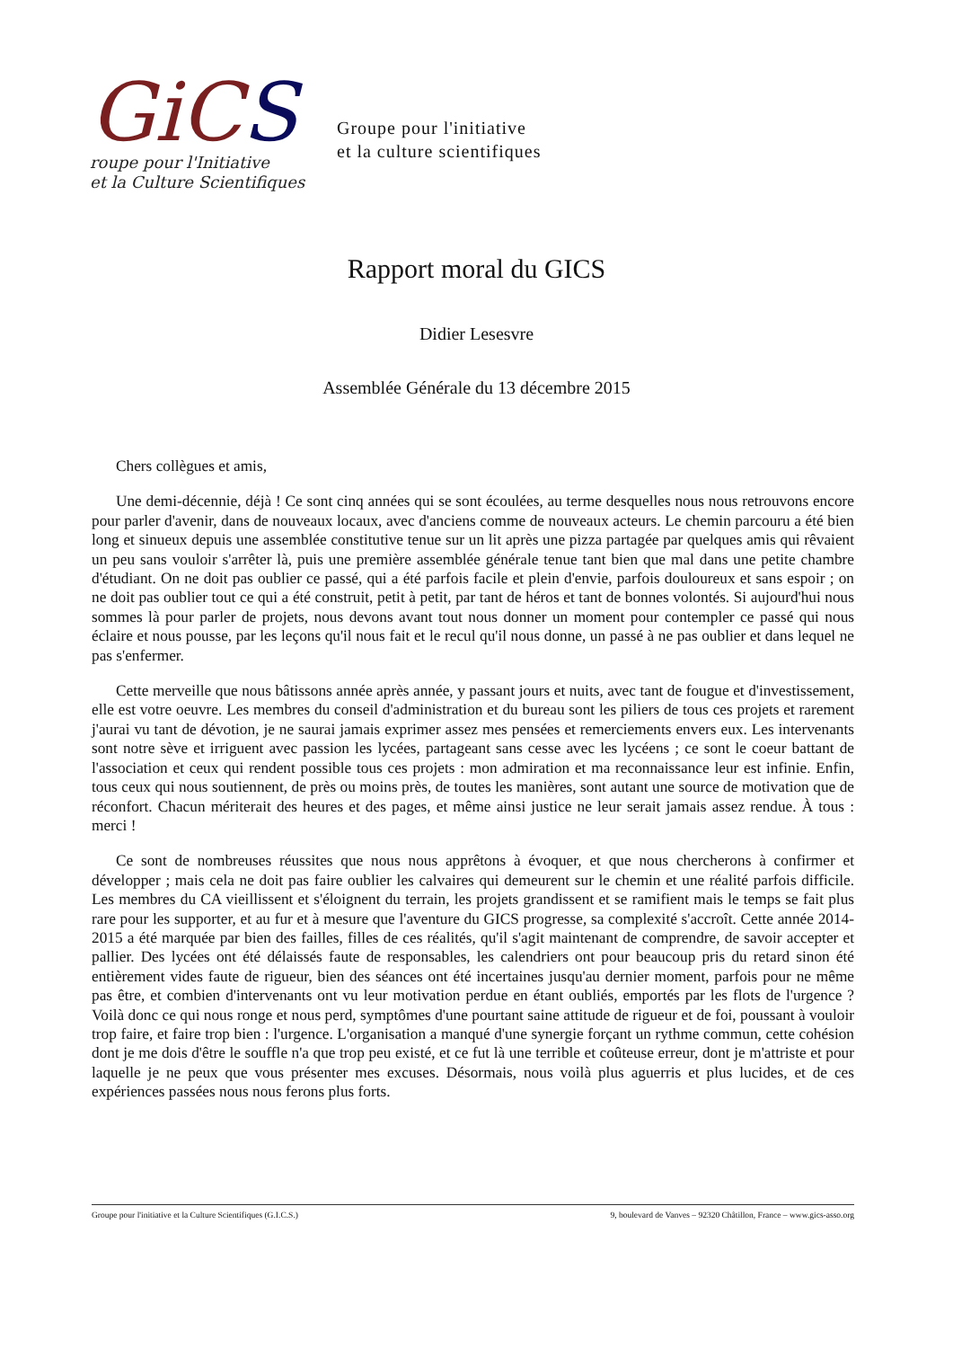GiCS
roupe pour l'Initiative
et la Culture Scientifiques
Groupe pour l'initiative
et la culture scientifiques
Rapport moral du GICS
Didier Lesesvre
Assemblée Générale du 13 décembre 2015
Chers collègues et amis,
Une demi-décennie, déjà ! Ce sont cinq années qui se sont écoulées, au terme desquelles nous nous retrouvons encore pour parler d'avenir, dans de nouveaux locaux, avec d'anciens comme de nouveaux acteurs. Le chemin parcouru a été bien long et sinueux depuis une assemblée constitutive tenue sur un lit après une pizza partagée par quelques amis qui rêvaient un peu sans vouloir s'arrêter là, puis une première assemblée générale tenue tant bien que mal dans une petite chambre d'étudiant. On ne doit pas oublier ce passé, qui a été parfois facile et plein d'envie, parfois douloureux et sans espoir ; on ne doit pas oublier tout ce qui a été construit, petit à petit, par tant de héros et tant de bonnes volontés. Si aujourd'hui nous sommes là pour parler de projets, nous devons avant tout nous donner un moment pour contempler ce passé qui nous éclaire et nous pousse, par les leçons qu'il nous fait et le recul qu'il nous donne, un passé à ne pas oublier et dans lequel ne pas s'enfermer.
Cette merveille que nous bâtissons année après année, y passant jours et nuits, avec tant de fougue et d'investissement, elle est votre oeuvre. Les membres du conseil d'administration et du bureau sont les piliers de tous ces projets et rarement j'aurai vu tant de dévotion, je ne saurai jamais exprimer assez mes pensées et remerciements envers eux. Les intervenants sont notre sève et irriguent avec passion les lycées, partageant sans cesse avec les lycéens ; ce sont le coeur battant de l'association et ceux qui rendent possible tous ces projets : mon admiration et ma reconnaissance leur est infinie. Enfin, tous ceux qui nous soutiennent, de près ou moins près, de toutes les manières, sont autant une source de motivation que de réconfort. Chacun mériterait des heures et des pages, et même ainsi justice ne leur serait jamais assez rendue. À tous : merci !
Ce sont de nombreuses réussites que nous nous apprêtons à évoquer, et que nous chercherons à confirmer et développer ; mais cela ne doit pas faire oublier les calvaires qui demeurent sur le chemin et une réalité parfois difficile. Les membres du CA vieillissent et s'éloignent du terrain, les projets grandissent et se ramifient mais le temps se fait plus rare pour les supporter, et au fur et à mesure que l'aventure du GICS progresse, sa complexité s'accroît. Cette année 2014-2015 a été marquée par bien des failles, filles de ces réalités, qu'il s'agit maintenant de comprendre, de savoir accepter et pallier. Des lycées ont été délaissés faute de responsables, les calendriers ont pour beaucoup pris du retard sinon été entièrement vides faute de rigueur, bien des séances ont été incertaines jusqu'au dernier moment, parfois pour ne même pas être, et combien d'intervenants ont vu leur motivation perdue en étant oubliés, emportés par les flots de l'urgence ? Voilà donc ce qui nous ronge et nous perd, symptômes d'une pourtant saine attitude de rigueur et de foi, poussant à vouloir trop faire, et faire trop bien : l'urgence. L'organisation a manqué d'une synergie forçant un rythme commun, cette cohésion dont je me dois d'être le souffle n'a que trop peu existé, et ce fut là une terrible et coûteuse erreur, dont je m'attriste et pour laquelle je ne peux que vous présenter mes excuses. Désormais, nous voilà plus aguerris et plus lucides, et de ces expériences passées nous nous ferons plus forts.
Groupe pour l'initiative et la Culture Scientifiques (G.I.C.S.) 9, boulevard de Vanves – 92320 Châtillon, France – www.gics-asso.org